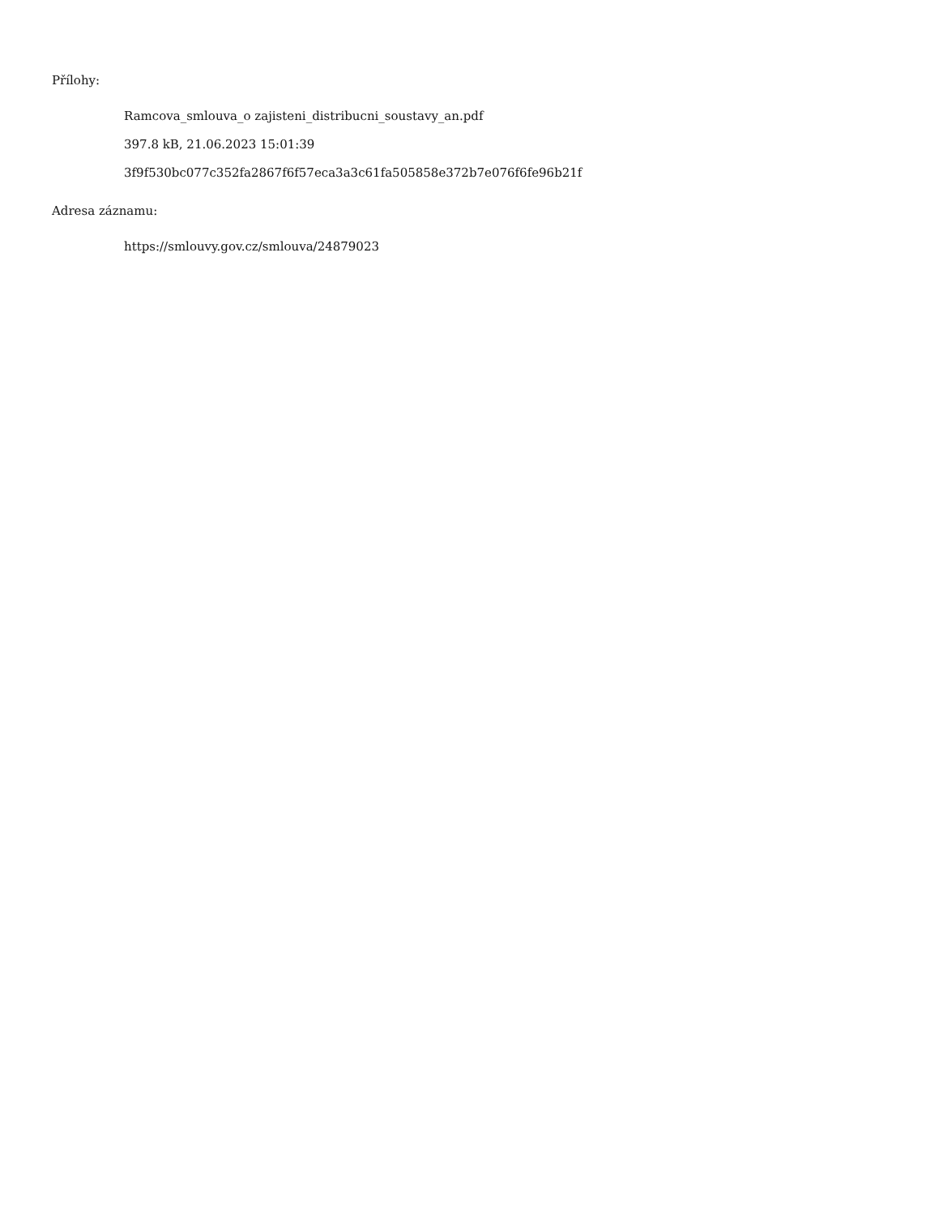Přílohy:
Ramcova_smlouva_o zajisteni_distribucni_soustavy_an.pdf
397.8 kB, 21.06.2023 15:01:39
3f9f530bc077c352fa2867f6f57eca3a3c61fa505858e372b7e076f6fe96b21f
Adresa záznamu:
https://smlouvy.gov.cz/smlouva/24879023